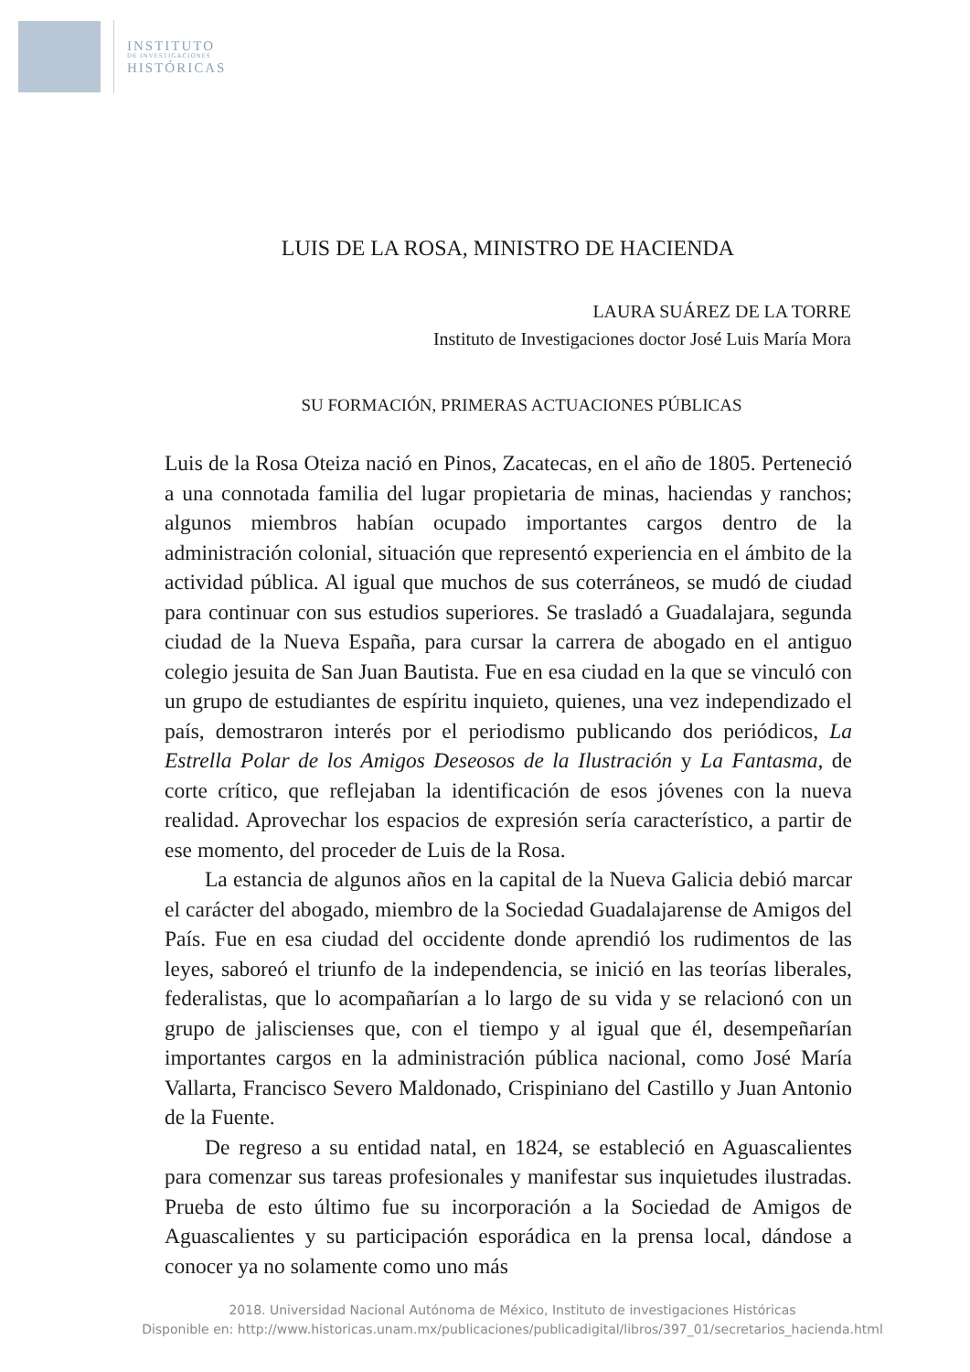INSTITUTO
DE INVESTIGACIONES
HISTÓRICAS
LUIS DE LA ROSA, MINISTRO DE HACIENDA
LAURA SUÁREZ DE LA TORRE
Instituto de Investigaciones doctor José Luis María Mora
SU FORMACIÓN, PRIMERAS ACTUACIONES PÚBLICAS
Luis de la Rosa Oteiza nació en Pinos, Zacatecas, en el año de 1805. Perteneció a una connotada familia del lugar propietaria de minas, haciendas y ranchos; algunos miembros habían ocupado importantes cargos dentro de la administración colonial, situación que representó experiencia en el ámbito de la actividad pública. Al igual que muchos de sus coterráneos, se mudó de ciudad para continuar con sus estudios superiores. Se trasladó a Guadalajara, segunda ciudad de la Nueva España, para cursar la carrera de abogado en el antiguo colegio jesuita de San Juan Bautista. Fue en esa ciudad en la que se vinculó con un grupo de estudiantes de espíritu inquieto, quienes, una vez independizado el país, demostraron interés por el periodismo publicando dos periódicos, La Estrella Polar de los Amigos Deseosos de la Ilustración y La Fantasma, de corte crítico, que reflejaban la identificación de esos jóvenes con la nueva realidad. Aprovechar los espacios de expresión sería característico, a partir de ese momento, del proceder de Luis de la Rosa.
La estancia de algunos años en la capital de la Nueva Galicia debió marcar el carácter del abogado, miembro de la Sociedad Guadalajarense de Amigos del País. Fue en esa ciudad del occidente donde aprendió los rudimentos de las leyes, saboreó el triunfo de la independencia, se inició en las teorías liberales, federalistas, que lo acompañarían a lo largo de su vida y se relacionó con un grupo de jaliscienses que, con el tiempo y al igual que él, desempeñarían importantes cargos en la administración pública nacional, como José María Vallarta, Francisco Severo Maldonado, Crispiniano del Castillo y Juan Antonio de la Fuente.
De regreso a su entidad natal, en 1824, se estableció en Aguascalientes para comenzar sus tareas profesionales y manifestar sus inquietudes ilustradas. Prueba de esto último fue su incorporación a la Sociedad de Amigos de Aguascalientes y su participación esporádica en la prensa local, dándose a conocer ya no solamente como uno más
2018. Universidad Nacional Autónoma de México, Instituto de investigaciones Históricas
Disponible en: http://www.historicas.unam.mx/publicaciones/publicadigital/libros/397_01/secretarios_hacienda.html